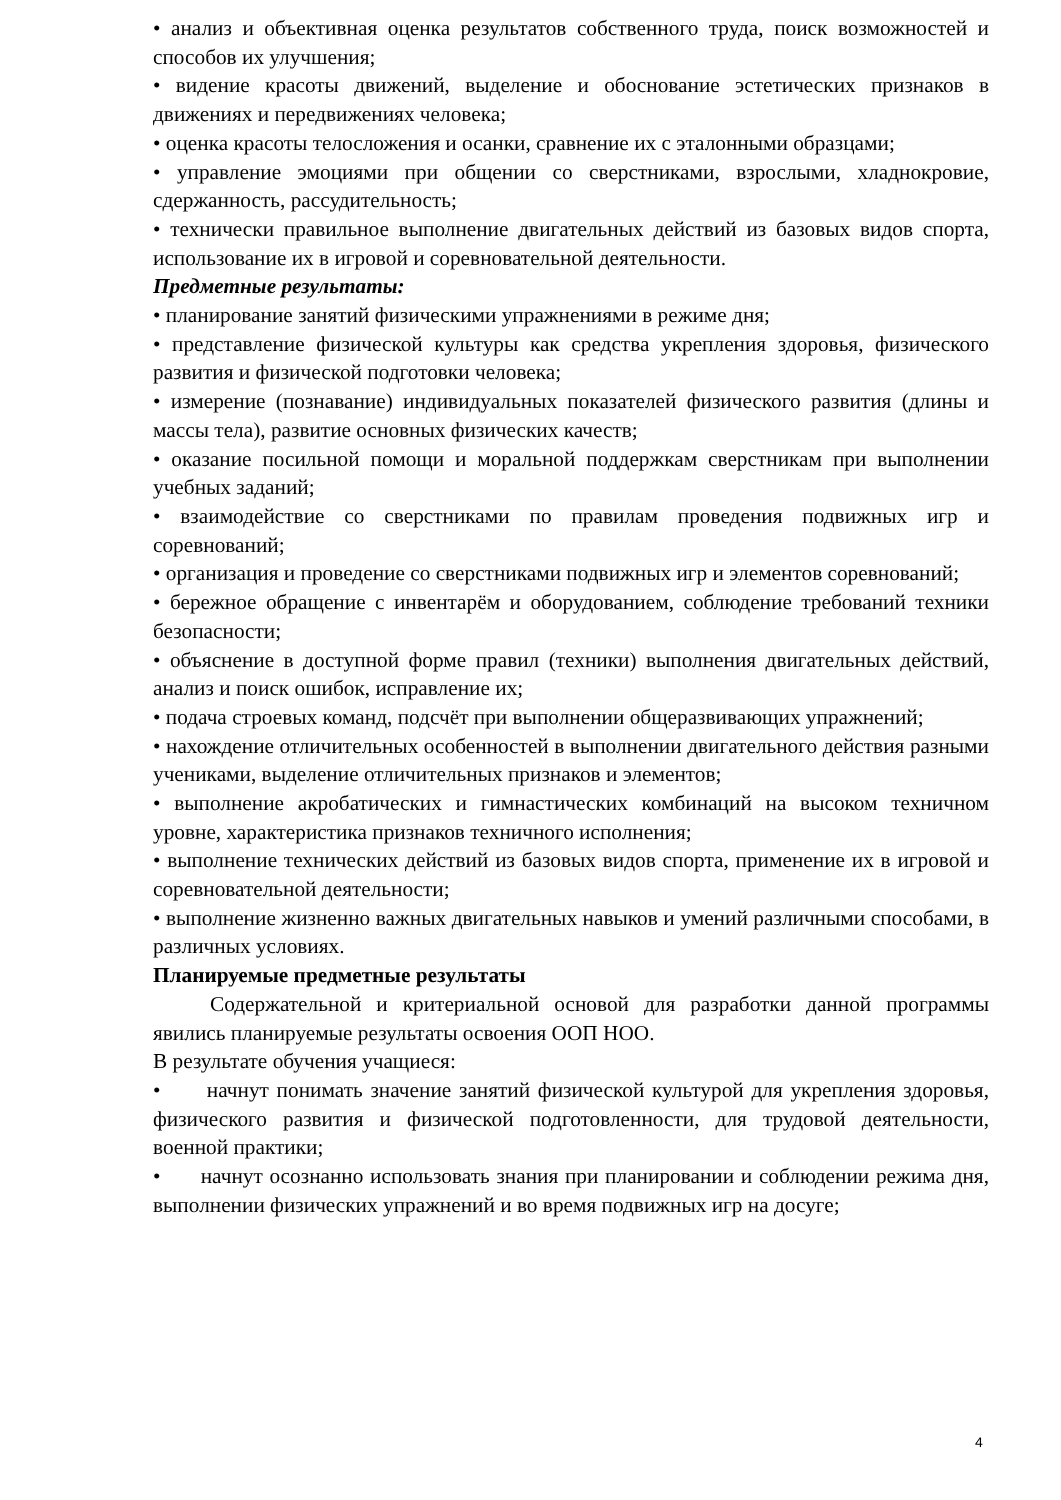• анализ и объективная оценка результатов собственного труда, поиск возможностей и способов их улучшения;
• видение красоты движений, выделение и обоснование эстетических признаков в движениях и передвижениях человека;
• оценка красоты телосложения и осанки, сравнение их с эталонными образцами;
• управление эмоциями при общении со сверстниками, взрослыми, хладнокровие, сдержанность, рассудительность;
• технически правильное выполнение двигательных действий из базовых видов спорта, использование их в игровой и соревновательной деятельности.
Предметные результаты:
• планирование занятий физическими упражнениями в режиме дня;
• представление физической культуры как средства укрепления здоровья, физического развития и физической подготовки человека;
• измерение (познавание) индивидуальных показателей физического развития (длины и массы тела), развитие основных физических качеств;
• оказание посильной помощи и моральной поддержкам сверстникам при выполнении учебных заданий;
• взаимодействие со сверстниками по правилам проведения подвижных игр и соревнований;
• организация и проведение со сверстниками подвижных игр и элементов соревнований;
• бережное обращение с инвентарём и оборудованием, соблюдение требований техники безопасности;
• объяснение в доступной форме правил (техники) выполнения двигательных действий, анализ и поиск ошибок, исправление их;
• подача строевых команд, подсчёт при выполнении общеразвивающих упражнений;
• нахождение отличительных особенностей в выполнении двигательного действия разными учениками, выделение отличительных признаков и элементов;
• выполнение акробатических и гимнастических комбинаций на высоком техничном уровне, характеристика признаков техничного исполнения;
• выполнение технических действий из базовых видов спорта, применение их в игровой и соревновательной деятельности;
• выполнение жизненно важных двигательных навыков и умений различными способами, в различных условиях.
Планируемые предметные результаты
Содержательной и критериальной основой для разработки данной программы явились планируемые результаты освоения ООП НОО.
В результате обучения учащиеся:
• начнут понимать значение занятий физической культурой для укрепления здоровья, физического развития и физической подготовленности, для трудовой деятельности, военной практики;
• начнут осознанно использовать знания при планировании и соблюдении режима дня, выполнении физических упражнений и во время подвижных игр на досуге;
4